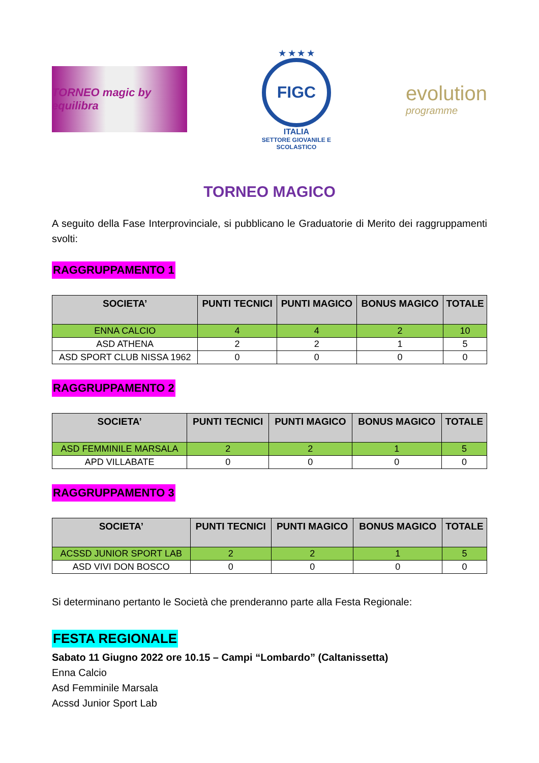TORNEO magic by equilibra
★ ★ ★ ★
FIGC
ITALIA
SETTORE GIOVANILE E SCOLASTICO
evolution
programme
TORNEO MAGICO
A seguito della Fase Interprovinciale, si pubblicano le Graduatorie di Merito dei raggruppamenti svolti:
RAGGRUPPAMENTO 1
| SOCIETA’ | PUNTI TECNICI | PUNTI MAGICO | BONUS MAGICO | TOTALE |
| --- | --- | --- | --- | --- |
| ENNA CALCIO | 4 | 4 | 2 | 10 |
| ASD ATHENA | 2 | 2 | 1 | 5 |
| ASD SPORT CLUB NISSA 1962 | 0 | 0 | 0 | 0 |
RAGGRUPPAMENTO 2
| SOCIETA’ | PUNTI TECNICI | PUNTI MAGICO | BONUS MAGICO | TOTALE |
| --- | --- | --- | --- | --- |
| ASD FEMMINILE MARSALA | 2 | 2 | 1 | 5 |
| APD VILLABATE | 0 | 0 | 0 | 0 |
RAGGRUPPAMENTO 3
| SOCIETA’ | PUNTI TECNICI | PUNTI MAGICO | BONUS MAGICO | TOTALE |
| --- | --- | --- | --- | --- |
| ACSSD JUNIOR SPORT LAB | 2 | 2 | 1 | 5 |
| ASD VIVI DON BOSCO | 0 | 0 | 0 | 0 |
Si determinano pertanto le Società che prenderanno parte alla Festa Regionale:
FESTA REGIONALE
Sabato 11 Giugno 2022 ore 10.15 – Campi “Lombardo” (Caltanissetta)
Enna Calcio
Asd Femminile Marsala
Acssd Junior Sport Lab